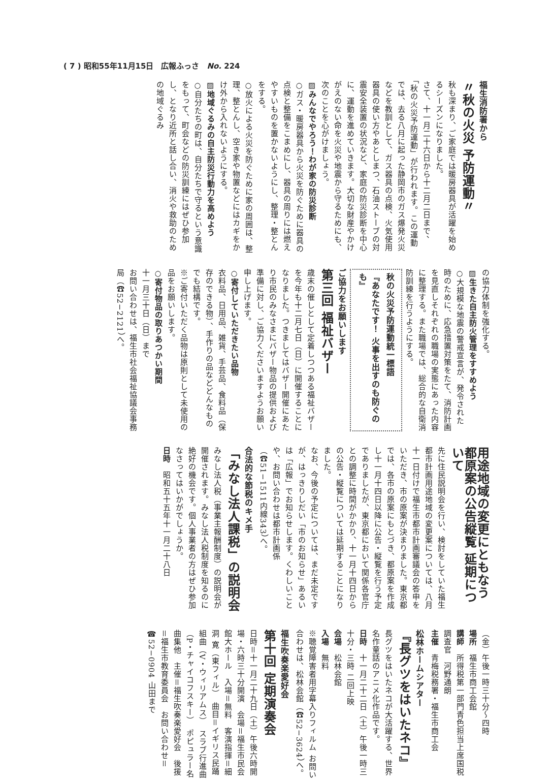( 7 ) 昭和55年11月15日　広報ふっさ　No. 224
福生消防署から
〃秋の火災 予防運動〃
秋も深まり、ご家庭では暖房器具が活躍を始めるシーズンになりました。
さて、十一月二十六日から十二月二日まで、「秋の火災予防運動」が行われます。この運動では、去る八月に起った静岡市のガス爆発火災などを教訓として、ガス器具の点検、火気使用器具の使い方やあとしまつ、石油ストーブの対震安全装置の状況など、家庭の防災診断を中心に、運動を進めていきます。大切な財産やかけがえのない命を火災や地震から守るためにも、次のことを心がけましょう。
▨みんなでやろう！わが家の防災診断
○ガス・暖房器具から火災を防ぐために器具の点検と整備をこまめにし、器具の周りには燃えやすいものを置かないようにし、整理・整とんをする。
○放火による火災を防ぐために家の周囲は、整理、整とんし、空き家や物置などにはカギをかけ外から入れないようにする。
▨地域ぐるみの自主防災行動力を高めよう
○自分たちの町は、自分たちで守るという意識をもって、町会などの防災訓練にはぜひ参加し、となり近所と話し合い、消火や救助のための地域ぐるみ
の協力体制を強化する。
▨生きた自主防火管理をすすめよう
○大規模な地震の警戒宣言が、発令された時のために、応急措置対策をたて、消防計画を見直しそれぞれの職場の実態にあった内容に整理する。また職場では、総合的な自衛消防訓練を行うようにする。
秋の火災予防運動統一標語
『あなたです！ 火事を出すのも防ぐのも』
ご協力をお願いします
第三回 福祉バザー
歳末の催しとして定着しつつある福祉バザーを今年も十二月七日（日）に開催することになりました。つきましてはバザー開催にあたり市民のみなさまにバザー物品の提供および準備に対し、ご協力くださいますようお願い申し上げます。
○寄付していただきたい品物
衣料品、日用品、雑貨、手芸品、食料品（保存のできる物）、手作りの品などどんなものでも結構です。
※ご寄付いただく品物は原則として未使用の品をお願いします。
○寄付物品の取りあつかい期間
十一月三十日（日）まで
お問い合わせは、福生市社会福祉協議会事務局（☎52−2121）へ。
用途地域の変更にともなう 都原案の公告縦覧 延期について
先に住民説明会を行い、検討をしていた福生都市計画用途地域の変更案については、八月十一日付けで福生市都市計画審議会の答申をいただき、市の原案が決まりました。東京都では、各市の原案にもとづき、都原案を作成し十一月十四日以降に公告・縦覧を行う予定でありましたが、東京都において関係各官庁との調整に時間がかかり、十一月十四日からの公告・縦覧については延期することになりました。
なお、今後の予定については、まだ未定ですが、はっきりしだい「市のお知らせ」あるいは「広報」でお知らせします。くわしいことや、お問い合わせは都市計画係（☎51−1511内線343）へ。
合法的な節税のキメ手
「みなし法人課税」の説明会
みなし法人税（事業主報酬制度）の説明会が開催されます。みなし法人税制度を知るのに絶好の機会です。個人事業者の方はぜひ参加なさってはいかがでしょうか。
日時　昭和五十五年十一月二十八日
（金）午後一時三十分〜四時
場所　福生市商工会館
講師　所得税第一部門青色担当上席国税調査官　河野通朗
主催　青梅税務署・福生市商工会
松林ホームシアター
『長グツをはいたネコ』
長グツをはいたネコが大活躍する、世界名作童話のアニメ化作品です。
日時　十一月二十二日（土）午後一時三十分・三時 二回上映
会場　松林会館
入場　無料
※聴覚障害者用字幕入りフィルム お問い合わせは、松林会館（☎52−3624）へ。
福生吹奏楽愛好会
第十回 定期演奏会
日時＝十一月二十九日（土）午後六時開場・六時三十分開演　会場＝福生市民会館大ホール　入場＝無料　客演指揮＝細洞 寛（東フィル）　曲目＝イギリス民踊組曲（V・ウィリアムス）　スラブ行進曲（P・チャイコフスキー）　ポピュラー名曲集他　主催＝福生吹奏楽愛好会　後援＝福生市教育委員会　お問い合わせ＝☎52−0904 山田まで